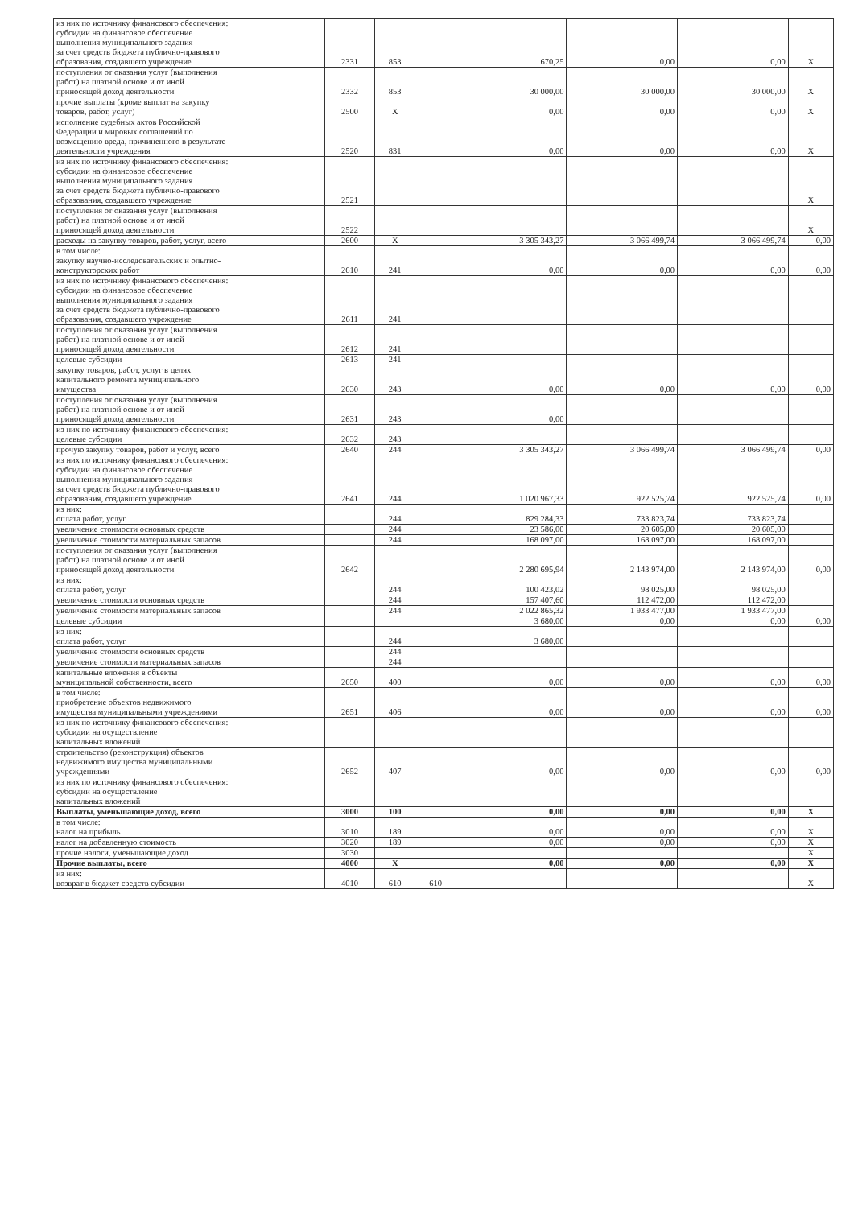| из них по источнику финансового обеспечения: субсидии на финансовое обеспечение выполнения муниципального задания за счет средств бюджета публично-правового образования, создавшего учреждение | 2331 | 853 | | 670,25 | 0,00 | 0,00 | X |
| поступления от оказания услуг (выполнения работ) на платной основе и от иной приносящей доход деятельности | 2332 | 853 | | 30 000,00 | 30 000,00 | 30 000,00 | X |
| прочие выплаты (кроме выплат на закупку товаров, работ, услуг) | 2500 | X | | 0,00 | 0,00 | 0,00 | X |
| исполнение судебных актов Российской Федерации и мировых соглашений по возмещению вреда, причиненного в результате деятельности учреждения | 2520 | 831 | | 0,00 | 0,00 | 0,00 | X |
| из них по источнику финансового обеспечения: субсидии на финансовое обеспечение выполнения муниципального задания за счет средств бюджета публично-правового образования, создавшего учреждение | 2521 | | | | | | X |
| поступления от оказания услуг (выполнения работ) на платной основе и от иной приносящей доход деятельности | 2522 | | | | | | X |
| расходы на закупку товаров, работ, услуг, всего | 2600 | X | | 3 305 343,27 | 3 066 499,74 | 3 066 499,74 | 0,00 |
| в том числе: закупку научно-исследовательских и опытно- конструкторских работ | 2610 | 241 | | 0,00 | 0,00 | 0,00 | 0,00 |
| из них по источнику финансового обеспечения: субсидии на финансовое обеспечение выполнения муниципального задания за счет средств бюджета публично-правового образования, создавшего учреждение | 2611 | 241 | | | | | |
| поступления от оказания услуг (выполнения работ) на платной основе и от иной приносящей доход деятельности | 2612 | 241 | | | | | |
| целевые субсидии | 2613 | 241 | | | | | |
| закупку товаров, работ, услуг в целях капитального ремонта муниципального имущества | 2630 | 243 | | 0,00 | 0,00 | 0,00 | 0,00 |
| поступления от оказания услуг (выполнения работ) на платной основе и от иной приносящей доход деятельности | 2631 | 243 | | 0,00 | | | |
| из них по источнику финансового обеспечения: целевые субсидии | 2632 | 243 | | | | | |
| прочую закупку товаров, работ и услуг, всего | 2640 | 244 | | 3 305 343,27 | 3 066 499,74 | 3 066 499,74 | 0,00 |
| из них по источнику финансового обеспечения: субсидии на финансовое обеспечение выполнения муниципального задания за счет средств бюджета публично-правового образования, создавшего учреждение | 2641 | 244 | | 1 020 967,33 | 922 525,74 | 922 525,74 | 0,00 |
| из них: оплата работ, услуг | | 244 | | 829 284,33 | 733 823,74 | 733 823,74 | |
| увеличение стоимости основных средств | | 244 | | 23 586,00 | 20 605,00 | 20 605,00 | |
| увеличение стоимости материальных запасов | | 244 | | 168 097,00 | 168 097,00 | 168 097,00 | |
| поступления от оказания услуг (выполнения работ) на платной основе и от иной приносящей доход деятельности | 2642 | | | 2 280 695,94 | 2 143 974,00 | 2 143 974,00 | 0,00 |
| из них: оплата работ, услуг | | 244 | | 100 423,02 | 98 025,00 | 98 025,00 | |
| увеличение стоимости основных средств | | 244 | | 157 407,60 | 112 472,00 | 112 472,00 | |
| увеличение стоимости материальных запасов | | 244 | | 2 022 865,32 | 1 933 477,00 | 1 933 477,00 | |
| целевые субсидии | | | | 3 680,00 | 0,00 | 0,00 | 0,00 |
| из них: оплата работ, услуг | | 244 | | 3 680,00 | | | |
| увеличение стоимости основных средств | | 244 | | | | | |
| увеличение стоимости материальных запасов | | 244 | | | | | |
| капитальные вложения в объекты муниципальной собственности, всего | 2650 | 400 | | 0,00 | 0,00 | 0,00 | 0,00 |
| в том числе: приобретение объектов недвижимого имущества муниципальными учреждениями | 2651 | 406 | | 0,00 | 0,00 | 0,00 | 0,00 |
| из них по источнику финансового обеспечения: субсидии на осуществление капитальных вложений | | | | | | | |
| строительство (реконструкция) объектов недвижимого имущества муниципальными учреждениями | 2652 | 407 | | 0,00 | 0,00 | 0,00 | 0,00 |
| из них по источнику финансового обеспечения: субсидии на осуществление капитальных вложений | | | | | | | |
| Выплаты, уменьшающие доход, всего | 3000 | 100 | | 0,00 | 0,00 | 0,00 | X |
| в том числе: налог на прибыль | 3010 | 189 | | 0,00 | 0,00 | 0,00 | X |
| налог на добавленную стоимость | 3020 | 189 | | 0,00 | 0,00 | 0,00 | X |
| прочие налоги, уменьшающие доход | 3030 | | | | | | X |
| Прочие выплаты, всего | 4000 | X | | 0,00 | 0,00 | 0,00 | X |
| из них: возврат в бюджет средств субсидии | 4010 | 610 | 610 | | | | X |